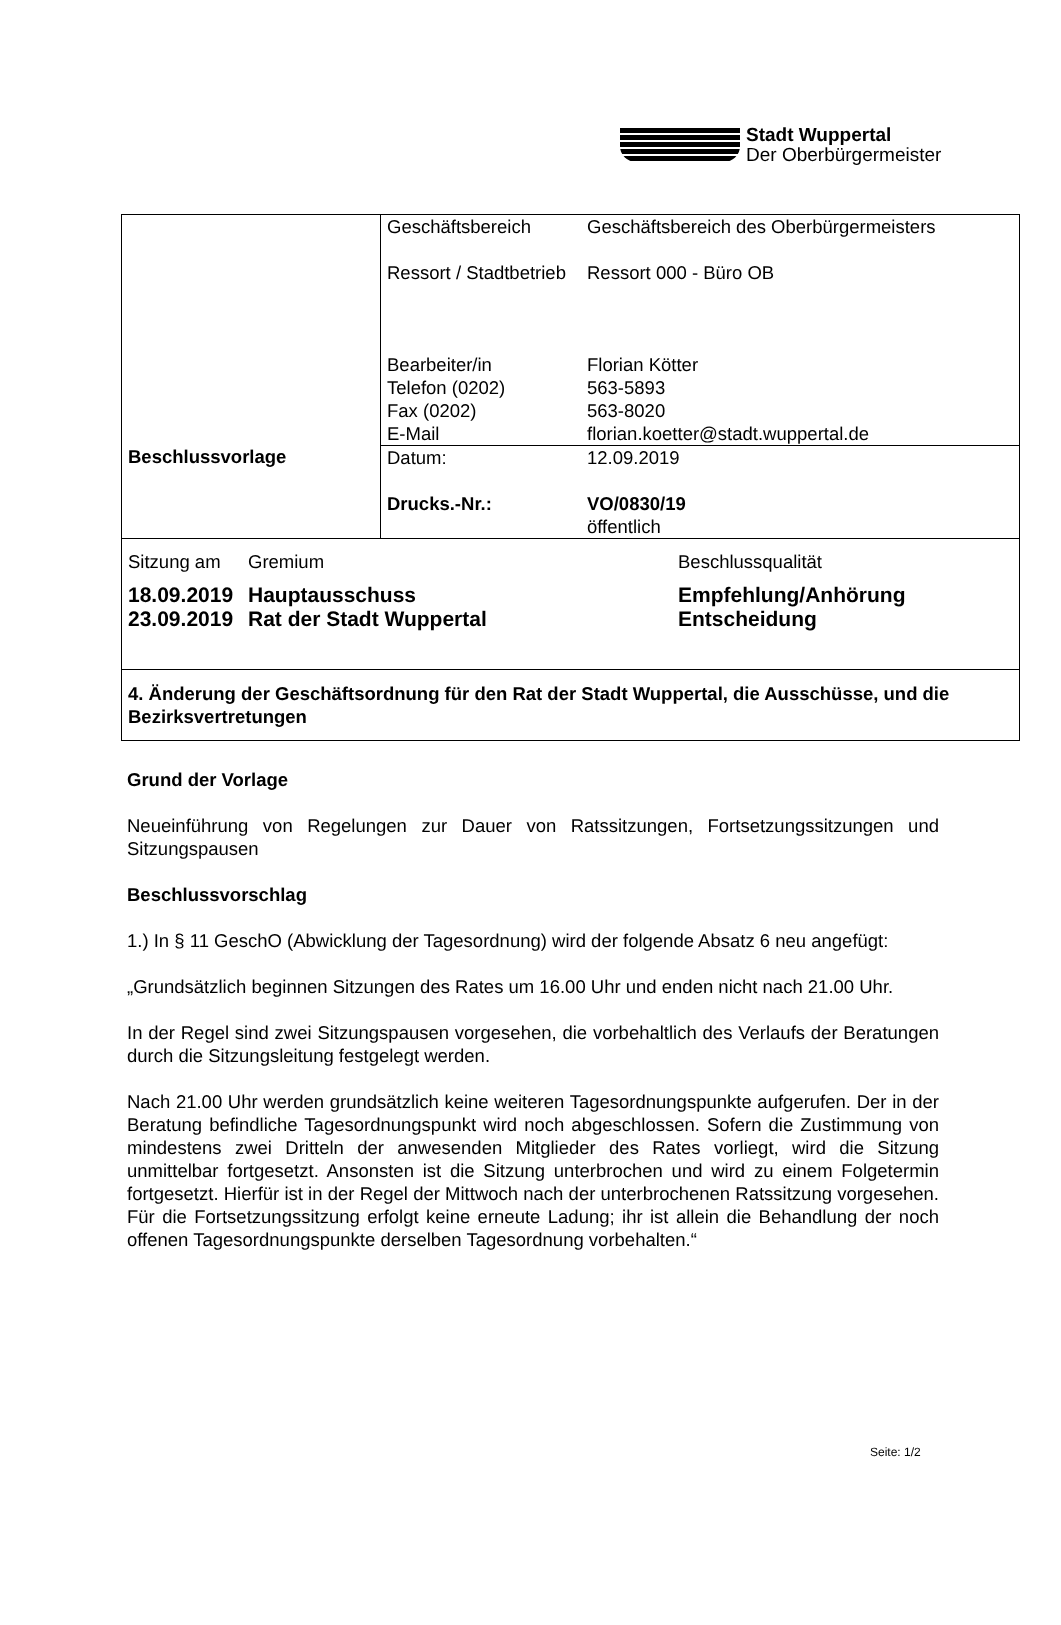Stadt Wuppertal
Der Oberbürgermeister
| Beschlussvorlage | / Geschäftsbereich Ressort / Stadtbetrieb Bearbeiter/in Telefon (0202) Fax (0202) E-Mail / Geschäftsbereich des Oberbürgermeisters Ressort 000 - Büro OB Florian Kötter 563-5893 563-8020 florian.koetter@stadt.wuppertal.de / |
| | / Datum: Drucks.-Nr.: / 12.09.2019 VO/0830/19 öffentlich / |
| / Sitzung am / Gremium / Beschlussqualität / / 18.09.2019 23.09.2019 / Hauptausschuss Rat der Stadt Wuppertal / Empfehlung/Anhörung Entscheidung / | |
| 4. Änderung der Geschäftsordnung für den Rat der Stadt Wuppertal, die Ausschüsse, und die Bezirksvertretungen | |
Grund der Vorlage
Neueinführung von Regelungen zur Dauer von Ratssitzungen, Fortsetzungssitzungen und Sitzungspausen
Beschlussvorschlag
1.) In § 11 GeschO (Abwicklung der Tagesordnung) wird der folgende Absatz 6 neu angefügt:
„Grundsätzlich beginnen Sitzungen des Rates um 16.00 Uhr und enden nicht nach 21.00 Uhr.
In der Regel sind zwei Sitzungspausen vorgesehen, die vorbehaltlich des Verlaufs der Beratungen durch die Sitzungsleitung festgelegt werden.
Nach 21.00 Uhr werden grundsätzlich keine weiteren Tagesordnungspunkte aufgerufen. Der in der Beratung befindliche Tagesordnungspunkt wird noch abgeschlossen. Sofern die Zustimmung von mindestens zwei Dritteln der anwesenden Mitglieder des Rates vorliegt, wird die Sitzung unmittelbar fortgesetzt. Ansonsten ist die Sitzung unterbrochen und wird zu einem Folgetermin fortgesetzt. Hierfür ist in der Regel der Mittwoch nach der unterbrochenen Ratssitzung vorgesehen. Für die Fortsetzungssitzung erfolgt keine erneute Ladung; ihr ist allein die Behandlung der noch offenen Tagesordnungspunkte derselben Tagesordnung vorbehalten.“
Seite: 1/2